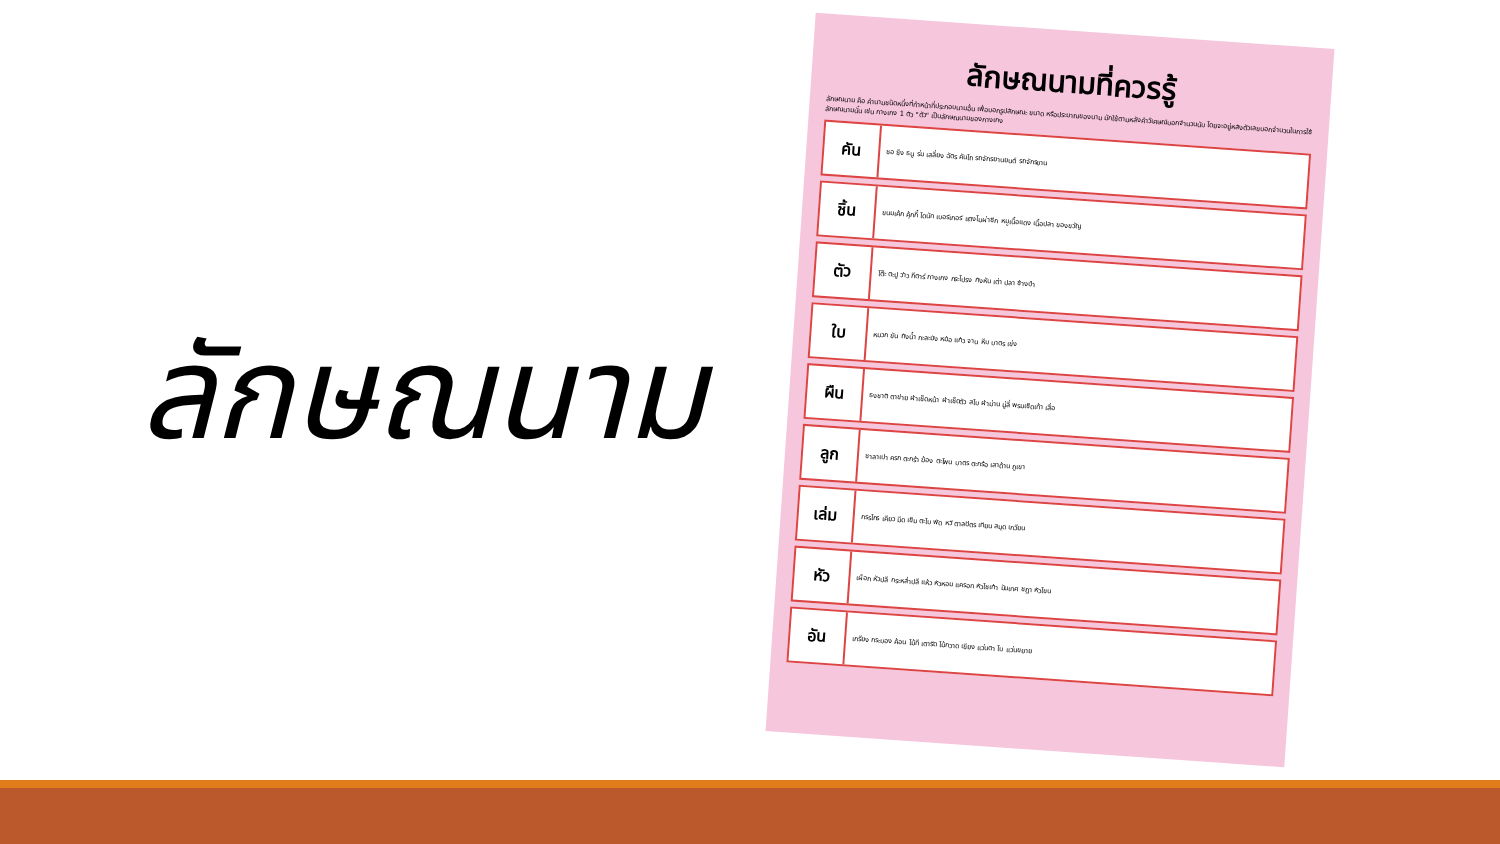ลักษณนาม
ลักษณนามที่ควรรู้
ลักษณนาม คือ คำนามชนิดหนึ่งที่ทำหน้าที่ประกอบนามอื่น เพื่อบอกรูปลักษณะ ขนาด หรือประมาณของนาม มักใช้ตามหลังคำวิเศษณ์บอกจำนวนนับ โดยจะอยู่หลังตัวเลขบอกจำนวนในการใช้ลักษณนามนั้น เช่น กางเกง 1 ตัว "ตัว" เป็นลักษณนามของกางเกง
คัน ซอ ซึง ธนู ร่ม เสลี่ยง ฉัตร คันไถ รถจักรยานยนต์ รถจักรยาน
ชิ้น ขนมเค้ก คุ้กกี้ โดนัท เบอร์เกอร์ แตงโมผ่าซีก หมูเนื้อแดง เนื้อปลา ของขวัญ
ตัว โต๊ะ ตะปู ว่าว กีตาร์ กางเกง กระโปรง กังหัน เต่า ปลา ช้างป่า
ใบ หมวก ขัน ถังน้ำ กะละมัง หม้อ แก้ว จาน หีบ บาตร เข่ง
ผืน ธงชาติ ตาข่าย ผ้าเช็ดหน้า ผ้าเช็ดตัว สไบ ผ้าม่าน มู่ลี่ พรมเช็ดเท้า เสื่อ
ลูก ซาลาเปา ครก ตะกร้า ฆ้อง ตะโพน บาตร ตะกร้อ เสาด้าน ภูเขา
เล่ม กรรไกร เคียว มีด เข็ม ตะไบ พัด หวี ตาลปัตร เทียน สมุด เกวียน
หัว เผือก หัวปลี กระหล่ำปลี แห้ว หัวหอม แครอท หัวไชเท้า มันเทศ ชฎา หัวโขน
อัน เกรียง กระบอง ค้อน ไม้ที เตารีด ไม้กวาด เขียง แว่นตา โบ แว่นขยาย